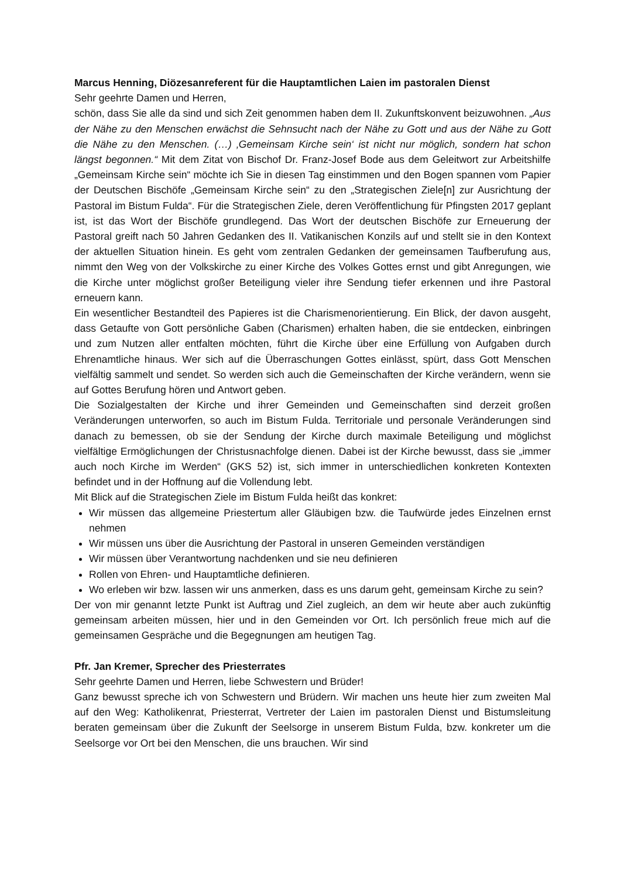Marcus Henning, Diözesanreferent für die Hauptamtlichen Laien im pastoralen Dienst
Sehr geehrte Damen und Herren,
schön, dass Sie alle da sind und sich Zeit genommen haben dem II. Zukunftskonvent beizuwohnen. „Aus der Nähe zu den Menschen erwächst die Sehnsucht nach der Nähe zu Gott und aus der Nähe zu Gott die Nähe zu den Menschen. (…) ‚Gemeinsam Kirche sein‘ ist nicht nur möglich, sondern hat schon längst begonnen.“ Mit dem Zitat von Bischof Dr. Franz-Josef Bode aus dem Geleitwort zur Arbeitshilfe „Gemeinsam Kirche sein“ möchte ich Sie in diesen Tag einstimmen und den Bogen spannen vom Papier der Deutschen Bischöfe „Gemeinsam Kirche sein“ zu den „Strategischen Ziele[n] zur Ausrichtung der Pastoral im Bistum Fulda“. Für die Strategischen Ziele, deren Veröffentlichung für Pfingsten 2017 geplant ist, ist das Wort der Bischöfe grundlegend. Das Wort der deutschen Bischöfe zur Erneuerung der Pastoral greift nach 50 Jahren Gedanken des II. Vatikanischen Konzils auf und stellt sie in den Kontext der aktuellen Situation hinein. Es geht vom zentralen Gedanken der gemeinsamen Taufberufung aus, nimmt den Weg von der Volkskirche zu einer Kirche des Volkes Gottes ernst und gibt Anregungen, wie die Kirche unter möglichst großer Beteiligung vieler ihre Sendung tiefer erkennen und ihre Pastoral erneuern kann.
Ein wesentlicher Bestandteil des Papieres ist die Charismenorientierung. Ein Blick, der davon ausgeht, dass Getaufte von Gott persönliche Gaben (Charismen) erhalten haben, die sie entdecken, einbringen und zum Nutzen aller entfalten möchten, führt die Kirche über eine Erfüllung von Aufgaben durch Ehrenamtliche hinaus. Wer sich auf die Überraschungen Gottes einlässt, spürt, dass Gott Menschen vielfältig sammelt und sendet. So werden sich auch die Gemeinschaften der Kirche verändern, wenn sie auf Gottes Berufung hören und Antwort geben.
Die Sozialgestalten der Kirche und ihrer Gemeinden und Gemeinschaften sind derzeit großen Veränderungen unterworfen, so auch im Bistum Fulda. Territoriale und personale Veränderungen sind danach zu bemessen, ob sie der Sendung der Kirche durch maximale Beteiligung und möglichst vielfältige Ermöglichungen der Christusnachfolge dienen. Dabei ist der Kirche bewusst, dass sie „immer auch noch Kirche im Werden“ (GKS 52) ist, sich immer in unterschiedlichen konkreten Kontexten befindet und in der Hoffnung auf die Vollendung lebt.
Mit Blick auf die Strategischen Ziele im Bistum Fulda heißt das konkret:
Wir müssen das allgemeine Priestertum aller Gläubigen bzw. die Taufwürde jedes Einzelnen ernst nehmen
Wir müssen uns über die Ausrichtung der Pastoral in unseren Gemeinden verständigen
Wir müssen über Verantwortung nachdenken und sie neu definieren
Rollen von Ehren- und Hauptamtliche definieren.
Wo erleben wir bzw. lassen wir uns anmerken, dass es uns darum geht, gemeinsam Kirche zu sein?
Der von mir genannt letzte Punkt ist Auftrag und Ziel zugleich, an dem wir heute aber auch zukünftig gemeinsam arbeiten müssen, hier und in den Gemeinden vor Ort. Ich persönlich freue mich auf die gemeinsamen Gespräche und die Begegnungen am heutigen Tag.
Pfr. Jan Kremer, Sprecher des Priesterrates
Sehr geehrte Damen und Herren, liebe Schwestern und Brüder!
Ganz bewusst spreche ich von Schwestern und Brüdern. Wir machen uns heute hier zum zweiten Mal auf den Weg: Katholikenrat, Priesterrat, Vertreter der Laien im pastoralen Dienst und Bistumsleitung beraten gemeinsam über die Zukunft der Seelsorge in unserem Bistum Fulda, bzw. konkreter um die Seelsorge vor Ort bei den Menschen, die uns brauchen. Wir sind